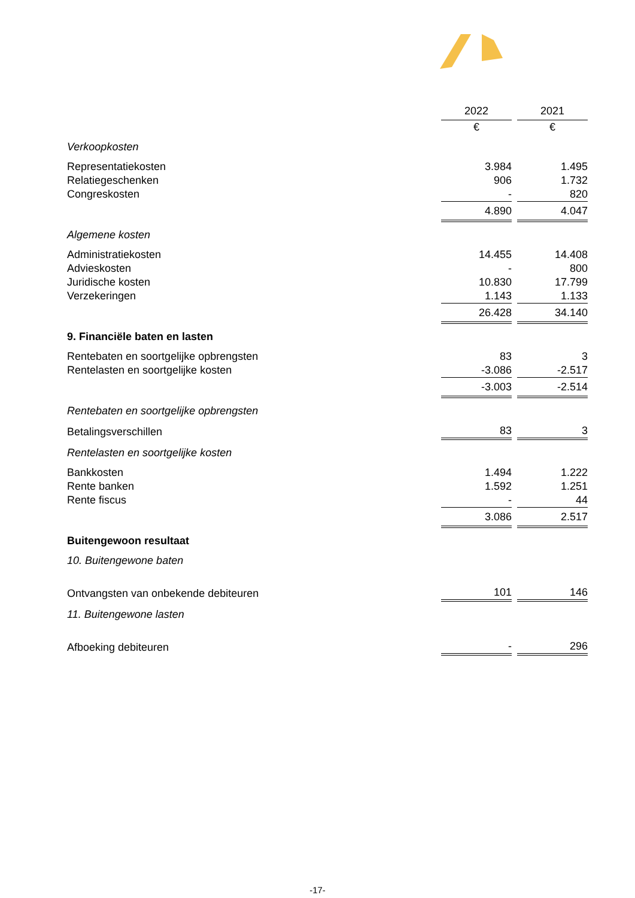| | 2022 | | 2021 |
| | € | | € |
| Verkoopkosten | | | |
| Representatiekosten | 3.984 | | 1.495 |
| Relatiegeschenken | 906 | | 1.732 |
| Congreskosten | - | | 820 |
| | 4.890 | | 4.047 |
| Algemene kosten | | | |
| Administratiekosten | 14.455 | | 14.408 |
| Advieskosten | - | | 800 |
| Juridische kosten | 10.830 | | 17.799 |
| Verzekeringen | 1.143 | | 1.133 |
| | 26.428 | | 34.140 |
| 9. Financiële baten en lasten | | | |
| Rentebaten en soortgelijke opbrengsten | 83 | | 3 |
| Rentelasten en soortgelijke kosten | -3.086 | | -2.517 |
| | -3.003 | | -2.514 |
| Rentebaten en soortgelijke opbrengsten | | | |
| Betalingsverschillen | 83 | | 3 |
| Rentelasten en soortgelijke kosten | | | |
| Bankkosten | 1.494 | | 1.222 |
| Rente banken | 1.592 | | 1.251 |
| Rente fiscus | - | | 44 |
| | 3.086 | | 2.517 |
| Buitengewoon resultaat | | | |
| 10. Buitengewone baten | | | |
| Ontvangsten van onbekende debiteuren | 101 | | 146 |
| 11. Buitengewone lasten | | | |
| Afboeking debiteuren | - | | 296 |
-17-